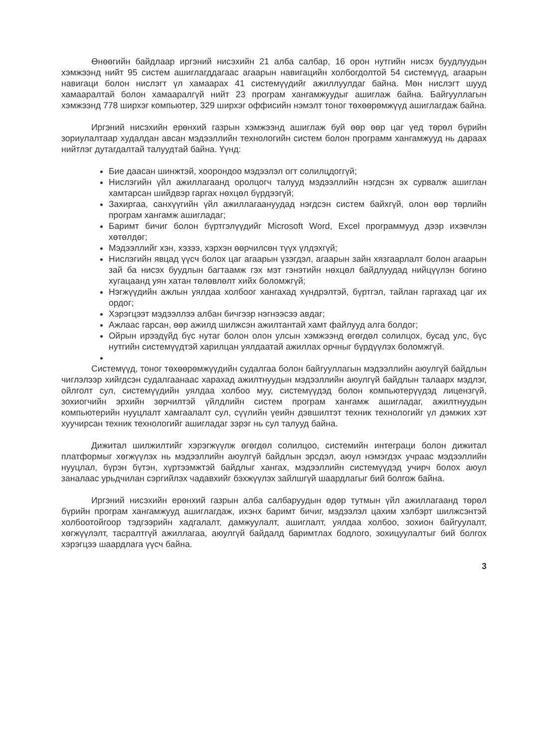Өнөөгийн байдлаар иргэний нисэхийн 21 алба салбар, 16 орон нутгийн нисэх буудлуудын хэмжээнд нийт 95 систем ашиглагддагаас агаарын навигацийн холбогдолтой 54 системүүд, агаарын навигаци болон нислэгт үл хамаарах 41 системүүдийг ажиллуулдаг байна. Мөн нислэгт шууд хамааралтай болон хамааралгүй нийт 23 програм хангамжуудыг ашиглаж байна. Байгууллагын хэмжээнд 778 ширхэг компьютер, 329 ширхэг оффисийн нэмэлт тоног төхөөрөмжүүд ашиглагдаж байна.
Иргэний нисэхийн ерөнхий газрын хэмжээнд ашиглаж буй өөр өөр цаг үед төрөл бүрийн зориулалтаар худалдан авсан мэдээллийн технологийн систем болон программ хангамжууд нь дараах нийтлэг дутагдалтай талуудтай байна. Үүнд:
Бие даасан шинжтэй, хоорондоо мэдээлэл огт солилцдоггүй;
Нислэгийн үйл ажиллагаанд оролцогч талууд мэдээллийн нэгдсэн эх сурвалж ашиглан хамтарсан шийдвэр гаргах нөхцөл бүрдээгүй;
Захиргаа, санхүүгийн үйл ажиллагаануудад нэгдсэн систем байхгүй, олон өөр төрлийн програм хангамж ашигладаг;
Баримт бичиг болон бүртгэлүүдийг Microsoft Word, Excel программууд дээр ихэвчлэн хөтөлдөг;
Мэдээллийг хэн, хэзээ, хэрхэн өөрчилсөн түүх үлдэхгүй;
Нислэгийн явцад үүсч болох цаг агаарын үзэгдэл, агаарын зайн хязгаарлалт болон агаарын зай ба нисэх буудлын багтаамж гэх мэт гэнэтийн нөхцөл байдлуудад нийцүүлэн богино хугацаанд уян хатан төлөвлөлт хийх боломжгүй;
Нэгжүүдийн ажлын уялдаа холбоог хангахад хүндрэлтэй, бүртгэл, тайлан гаргахад цаг их ордог;
Хэрэгцээт мэдээллээ албан бичгээр нэгнээсээ авдаг;
Ажлаас гарсан, өөр ажилд шилжсэн ажилтантай хамт файлууд алга болдог;
Ойрын ирээдүйд бүс нутаг болон олон улсын хэмжээнд өгөгдөл солилцох, бусад улс, бүс нутгийн системүүдтэй харилцан уялдаатай ажиллах орчныг бүрдүүлэх боломжгүй.
Системүүд, тоног төхөөрөмжүүдийн судалгаа болон байгууллагын мэдээллийн аюулгүй байдлын чиглэлээр хийгдсэн судалгаанаас харахад ажилтнуудын мэдээллийн аюулгүй байдлын талаарх мэдлэг, ойлголт сул, системүүдийн уялдаа холбоо муу, системүүдэд болон компьютерүүдэд лицензгүй, зохиогчийн эрхийн зөрчилтэй үйлдлийн систем програм хангамж ашигладаг, ажилтнуудын компьютерийн нууцлалт хамгаалалт сул, сүүлийн үеийн дэвшилтэт техник технологийг үл дэмжих хэт хуучирсан техник технологийг ашигладаг зэрэг нь сул талууд байна.
Дижитал шилжилтийг хэрэгжүүлж өгөгдөл солилцоо, системийн интеграци болон дижитал платформыг хөгжүүлэх нь мэдээллийн аюулгүй байдлын эрсдэл, аюул нэмэгдэх учраас мэдээллийн нууцлал, бүрэн бүтэн, хүртээмжтэй байдлыг хангах, мэдээллийн системүүдэд учирч болох аюул заналаас урьдчилан сэргийлэх чадавхийг бэхжүүлэх зайлшгүй шаардлагыг бий болгож байна.
Иргэний нисэхийн ерөнхий газрын алба салбаруудын өдөр тутмын үйл ажиллагаанд төрөл бүрийн програм хангамжууд ашиглагдаж, ихэнх баримт бичиг, мэдээлэл цахим хэлбэрт шилжсэнтэй холбоотойгоор тэдгээрийн хадгалалт, дамжуулалт, ашиглалт, уялдаа холбоо, зохион байгуулалт, хөгжүүлэлт, тасралтгүй ажиллагаа, аюулгүй байдалд баримтлах бодлого, зохицуулалтыг бий болгох хэрэгцээ шаардлага үүсч байна.
3